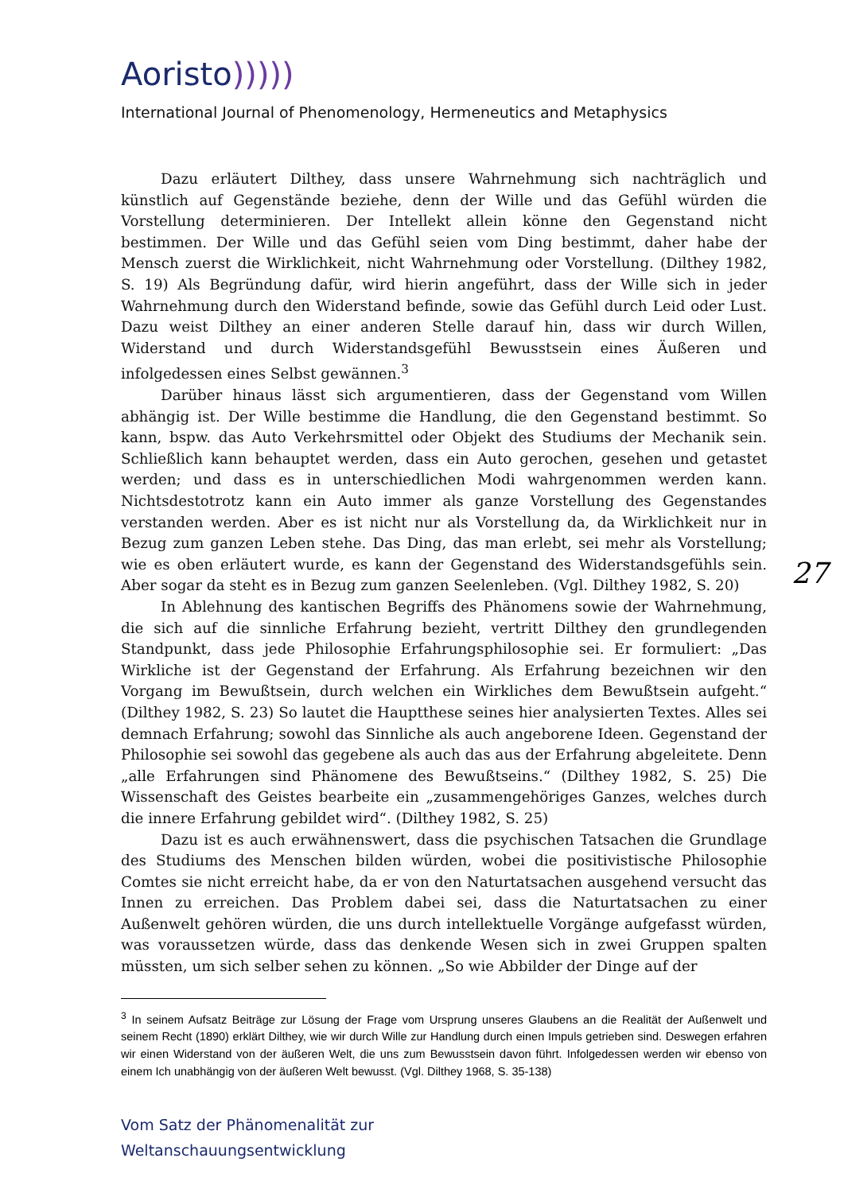Aoristo)))))
International Journal of Phenomenology, Hermeneutics and Metaphysics
Dazu erläutert Dilthey, dass unsere Wahrnehmung sich nachträglich und künstlich auf Gegenstände beziehe, denn der Wille und das Gefühl würden die Vorstellung determinieren. Der Intellekt allein könne den Gegenstand nicht bestimmen. Der Wille und das Gefühl seien vom Ding bestimmt, daher habe der Mensch zuerst die Wirklichkeit, nicht Wahrnehmung oder Vorstellung. (Dilthey 1982, S. 19) Als Begründung dafür, wird hierin angeführt, dass der Wille sich in jeder Wahrnehmung durch den Widerstand befinde, sowie das Gefühl durch Leid oder Lust. Dazu weist Dilthey an einer anderen Stelle darauf hin, dass wir durch Willen, Widerstand und durch Widerstandsgefühl Bewusstsein eines Äußeren und infolgedessen eines Selbst gewännen.<sup>3</sup>
Darüber hinaus lässt sich argumentieren, dass der Gegenstand vom Willen abhängig ist. Der Wille bestimme die Handlung, die den Gegenstand bestimmt. So kann, bspw. das Auto Verkehrsmittel oder Objekt des Studiums der Mechanik sein. Schließlich kann behauptet werden, dass ein Auto gerochen, gesehen und getastet werden; und dass es in unterschiedlichen Modi wahrgenommen werden kann. Nichtsdestotrotz kann ein Auto immer als ganze Vorstellung des Gegenstandes verstanden werden. Aber es ist nicht nur als Vorstellung da, da Wirklichkeit nur in Bezug zum ganzen Leben stehe. Das Ding, das man erlebt, sei mehr als Vorstellung; wie es oben erläutert wurde, es kann der Gegenstand des Widerstandsgefühls sein. Aber sogar da steht es in Bezug zum ganzen Seelenleben. (Vgl. Dilthey 1982, S. 20)
In Ablehnung des kantischen Begriffs des Phänomens sowie der Wahrnehmung, die sich auf die sinnliche Erfahrung bezieht, vertritt Dilthey den grundlegenden Standpunkt, dass jede Philosophie Erfahrungsphilosophie sei. Er formuliert: „Das Wirkliche ist der Gegenstand der Erfahrung. Als Erfahrung bezeichnen wir den Vorgang im Bewußtsein, durch welchen ein Wirkliches dem Bewußtsein aufgeht.“ (Dilthey 1982, S. 23) So lautet die Hauptthese seines hier analysierten Textes. Alles sei demnach Erfahrung; sowohl das Sinnliche als auch angeborene Ideen. Gegenstand der Philosophie sei sowohl das gegebene als auch das aus der Erfahrung abgeleitete. Denn „alle Erfahrungen sind Phänomene des Bewußtseins.“ (Dilthey 1982, S. 25) Die Wissenschaft des Geistes bearbeite ein „zusammengehöriges Ganzes, welches durch die innere Erfahrung gebildet wird“. (Dilthey 1982, S. 25)
Dazu ist es auch erwähnenswert, dass die psychischen Tatsachen die Grundlage des Studiums des Menschen bilden würden, wobei die positivistische Philosophie Comtes sie nicht erreicht habe, da er von den Naturtatsachen ausgehend versucht das Innen zu erreichen. Das Problem dabei sei, dass die Naturtatsachen zu einer Außenwelt gehören würden, die uns durch intellektuelle Vorgänge aufgefasst würden, was voraussetzen würde, dass das denkende Wesen sich in zwei Gruppen spalten müssten, um sich selber sehen zu können. „So wie Abbilder der Dinge auf der
<sup>3</sup> In seinem Aufsatz Beiträge zur Lösung der Frage vom Ursprung unseres Glaubens an die Realität der Außenwelt und seinem Recht (1890) erklärt Dilthey, wie wir durch Wille zur Handlung durch einen Impuls getrieben sind. Deswegen erfahren wir einen Widerstand von der äußeren Welt, die uns zum Bewusstsein davon führt. Infolgedessen werden wir ebenso von einem Ich unabhängig von der äußeren Welt bewusst. (Vgl. Dilthey 1968, S. 35-138)
Vom Satz der Phänomenalität zur
Weltanschauungsentwicklung
27